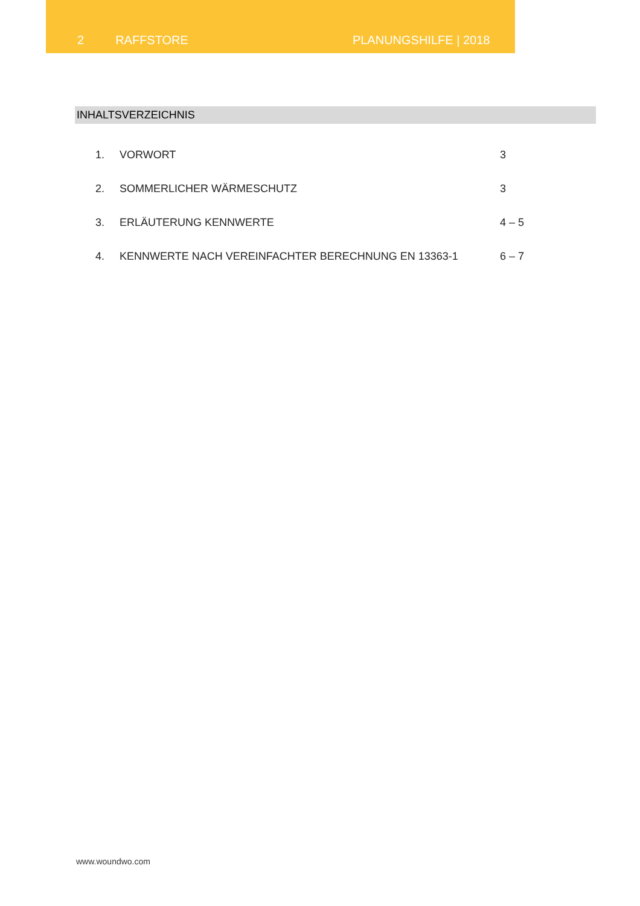2 RAFFSTORE PLANUNGSHILFE | 2018
INHALTSVERZEICHNIS
| 1. | VORWORT | 3 |
| 2. | SOMMERLICHER WÄRMESCHUTZ | 3 |
| 3. | ERLÄUTERUNG KENNWERTE | 4 – 5 |
| 4. | KENNWERTE NACH VEREINFACHTER BERECHNUNG EN 13363-1 | 6 – 7 |
www.woundwo.com